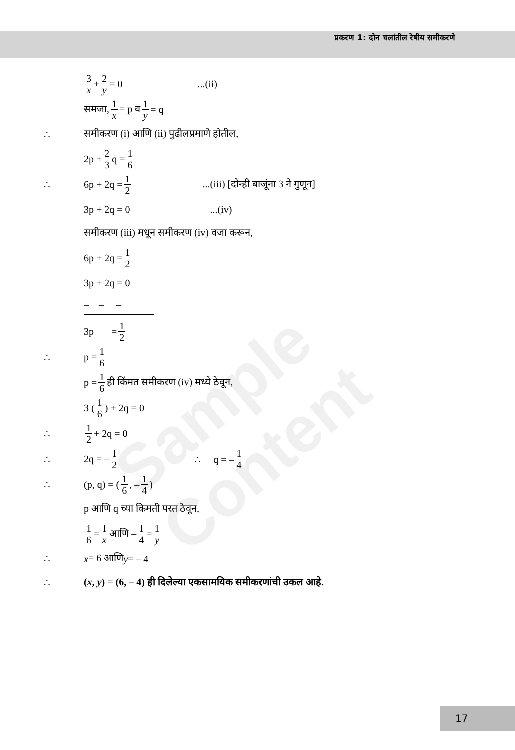प्रकरण 1: दोन चलांतील रेषीय समीकरणे
Sample Content
3 x + 2 y = 0 ...(ii)
समजा, 1 x = p व 1 y = q
∴ समीकरण (i) आणि (ii) पुढीलप्रमाणे होतील,
2p + 2 3 q = 1 6
∴ 6p + 2q = 1 2...(iii) [दोन्ही बाजूंना 3 ने गुणून]
3p + 2q = 0 ...(iv)
समीकरण (iii) मधून समीकरण (iv) वजा करून,
6p + 2q = 1 2
3p + 2q = 0
– – –
3p = 1 2
∴ p = 1 6
p = 1 6 ही किंमत समीकरण (iv) मध्ये ठेवून,
3 ( 1 6 ) + 2q = 0
∴ 1 2 + 2q = 0
∴ 2q = – 1 2 ∴ q = – 1 4
∴ (p, q) = ( 1 6, – 1 4 )
p आणि q च्या किमती परत ठेवून,
1 6 = 1 x आणि – 1 4 = 1 y
∴ x = 6 आणि y = – 4
∴ (x, y) = (6, – 4) ही दिलेल्या एकसामयिक समीकरणांची उकल आहे.
17